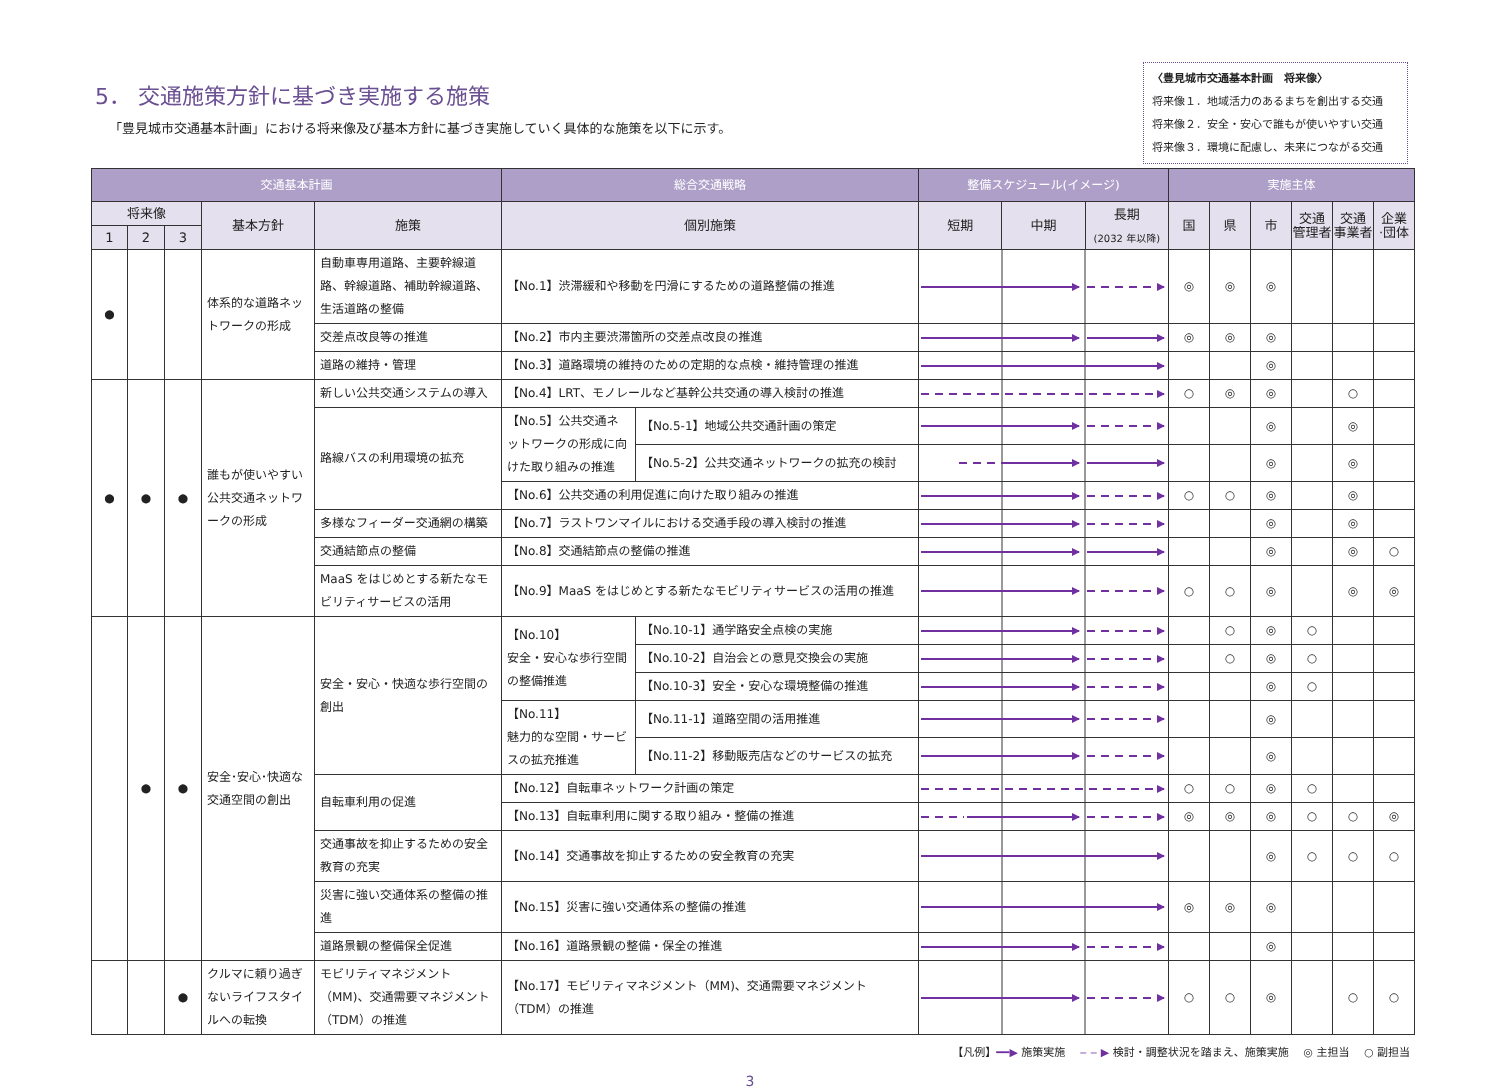5． 交通施策方針に基づき実施する施策
「豊見城市交通基本計画」における将来像及び基本方針に基づき実施していく具体的な施策を以下に示す。
〈豊見城市交通基本計画　将来像〉
将来像１．地域活力のあるまちを創出する交通
将来像２．安全・安心で誰もが使いやすい交通
将来像３．環境に配慮し、未来につながる交通
| 交通基本計画 | | | | | 総合交通戦略 | | 整備スケジュール(イメージ) | | | 実施主体 | | | | | |
| --- | --- | --- | --- | --- | --- | --- | --- | --- | --- | --- | --- | --- | --- | --- | --- |
| 将来像 | | | 基本方針 | 施策 | 個別施策 | | 短期 | 中期 | 長期 (2032 年以降) | 国 | 県 | 市 | 交通 管理者 | 交通 事業者 | 企業 ·団体 |
| 1 | 2 | 3 | | | | | | | | | | | | | |
| ● | | | 体系的な道路ネットワークの形成 | 自動車専用道路、主要幹線道路、幹線道路、補助幹線道路、生活道路の整備 | 【No.1】渋滞緩和や移動を円滑にするための道路整備の推進 | | | | | ◎ | ◎ | ◎ | | | |
| | | | | 交差点改良等の推進 | 【No.2】市内主要渋滞箇所の交差点改良の推進 | | | | | ◎ | ◎ | ◎ | | | |
| | | | | 道路の維持・管理 | 【No.3】道路環境の維持のための定期的な点検・維持管理の推進 | | | | | | | ◎ | | | |
| ● | ● | ● | 誰もが使いやすい公共交通ネットワークの形成 | 新しい公共交通システムの導入 | 【No.4】LRT、モノレールなど基幹公共交通の導入検討の推進 | | | | | ○ | ◎ | ◎ | | ○ | |
| | | | | 路線バスの利用環境の拡充 | 【No.5】公共交通ネットワークの形成に向けた取り組みの推進 | 【No.5-1】地域公共交通計画の策定 | | | | | | ◎ | | ◎ | |
| | | | | | | 【No.5-2】公共交通ネットワークの拡充の検討 | | | | | | ◎ | | ◎ | |
| | | | | | 【No.6】公共交通の利用促進に向けた取り組みの推進 | | | | | ○ | ○ | ◎ | | ◎ | |
| | | | | 多様なフィーダー交通網の構築 | 【No.7】ラストワンマイルにおける交通手段の導入検討の推進 | | | | | | | ◎ | | ◎ | |
| | | | | 交通結節点の整備 | 【No.8】交通結節点の整備の推進 | | | | | | | ◎ | | ◎ | ○ |
| | | | | MaaS をはじめとする新たなモビリティサービスの活用 | 【No.9】MaaS をはじめとする新たなモビリティサービスの活用の推進 | | | | | ○ | ○ | ◎ | | ◎ | ◎ |
| | ● | ● | 安全･安心･快適な交通空間の創出 | 安全・安心・快適な歩行空間の創出 | 【No.10】 安全・安心な歩行空間の整備推進 | 【No.10-1】通学路安全点検の実施 | | | | | ○ | ◎ | ○ | | |
| | | | | | | 【No.10-2】自治会との意見交換会の実施 | | | | | ○ | ◎ | ○ | | |
| | | | | | | 【No.10-3】安全・安心な環境整備の推進 | | | | | | ◎ | ○ | | |
| | | | | | 【No.11】 魅力的な空間・サービスの拡充推進 | 【No.11-1】道路空間の活用推進 | | | | | | ◎ | | | |
| | | | | | | 【No.11-2】移動販売店などのサービスの拡充 | | | | | | ◎ | | | |
| | | | | 自転車利用の促進 | 【No.12】自転車ネットワーク計画の策定 | | | | | ○ | ○ | ◎ | ○ | | |
| | | | | | 【No.13】自転車利用に関する取り組み・整備の推進 | | | | | ◎ | ◎ | ◎ | ○ | ○ | ◎ |
| | | | | 交通事故を抑止するための安全教育の充実 | 【No.14】交通事故を抑止するための安全教育の充実 | | | | | | | ◎ | ○ | ○ | ○ |
| | | | | 災害に強い交通体系の整備の推進 | 【No.15】災害に強い交通体系の整備の推進 | | | | | ◎ | ◎ | ◎ | | | |
| | | | | 道路景観の整備保全促進 | 【No.16】道路景観の整備・保全の推進 | | | | | | | ◎ | | | |
| | | ● | クルマに頼り過ぎないライフスタイルへの転換 | モビリティマネジメント（MM)、交通需要マネジメント（TDM）の推進 | 【No.17】モビリティマネジメント（MM)、交通需要マネジメント（TDM）の推進 | | | | | ○ | ○ | ◎ | | ○ | ○ |
【凡例】━━▶ 施策実施　 ‒ ‒ ▶ 検討・調整状況を踏まえ、施策実施　 ◎ 主担当　 ○ 副担当
3